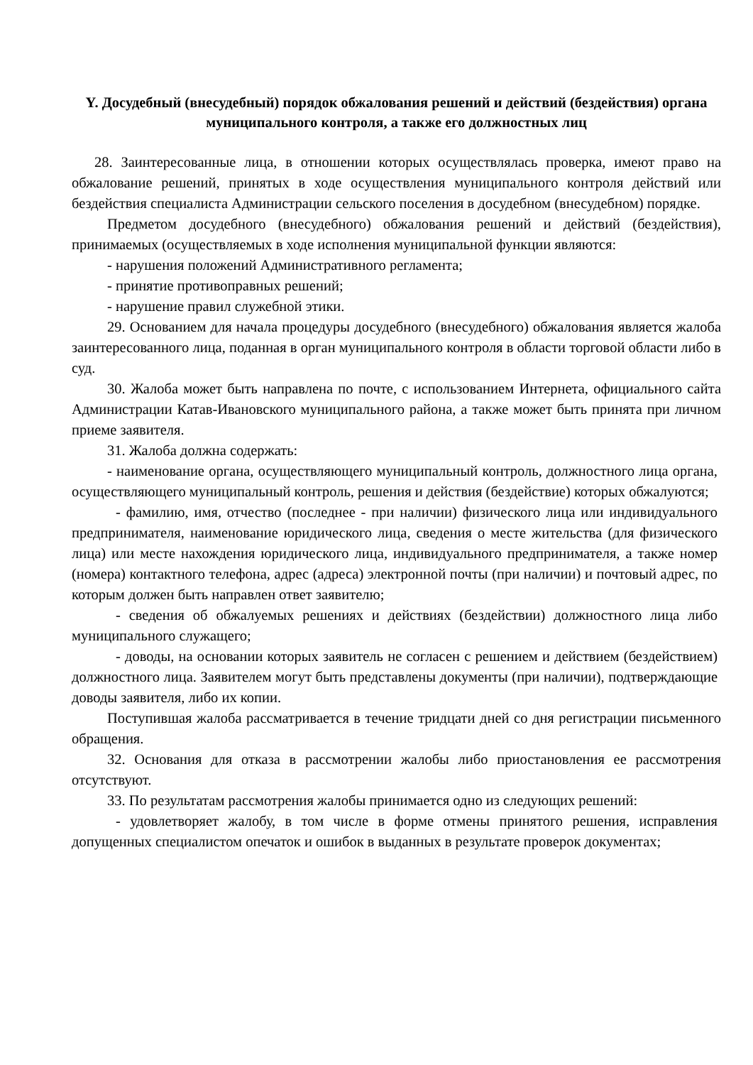Y. Досудебный (внесудебный) порядок обжалования решений и действий (бездействия) органа муниципального контроля, а также его должностных лиц
28. Заинтересованные лица, в отношении которых осуществлялась проверка, имеют право на обжалование решений, принятых в ходе осуществления муниципального контроля действий или бездействия специалиста Администрации сельского поселения в досудебном (внесудебном) порядке.
Предметом досудебного (внесудебного) обжалования решений и действий (бездействия), принимаемых (осуществляемых в ходе исполнения муниципальной функции являются:
- нарушения положений Административного регламента;
- принятие противоправных решений;
- нарушение правил служебной этики.
29. Основанием для начала процедуры досудебного (внесудебного) обжалования является жалоба заинтересованного лица, поданная в орган муниципального контроля в области торговой области либо в суд.
30. Жалоба может быть направлена по почте, с использованием Интернета, официального сайта Администрации Катав-Ивановского муниципального района, а также может быть принята при личном приеме заявителя.
31. Жалоба должна содержать:
- наименование органа, осуществляющего муниципальный контроль, должностного лица органа, осуществляющего муниципальный контроль, решения и действия (бездействие) которых обжалуются;
- фамилию, имя, отчество (последнее - при наличии) физического лица или индивидуального предпринимателя, наименование юридического лица, сведения о месте жительства (для физического лица) или месте нахождения юридического лица, индивидуального предпринимателя, а также номер (номера) контактного телефона, адрес (адреса) электронной почты (при наличии) и почтовый адрес, по которым должен быть направлен ответ заявителю;
- сведения об обжалуемых решениях и действиях (бездействии) должностного лица либо муниципального служащего;
- доводы, на основании которых заявитель не согласен с решением и действием (бездействием) должностного лица. Заявителем могут быть представлены документы (при наличии), подтверждающие доводы заявителя, либо их копии.
Поступившая жалоба рассматривается в течение тридцати дней со дня регистрации письменного обращения.
32. Основания для отказа в рассмотрении жалобы либо приостановления ее рассмотрения отсутствуют.
33. По результатам рассмотрения жалобы принимается одно из следующих решений:
- удовлетворяет жалобу, в том числе в форме отмены принятого решения, исправления допущенных специалистом опечаток и ошибок в выданных в результате проверок документах;